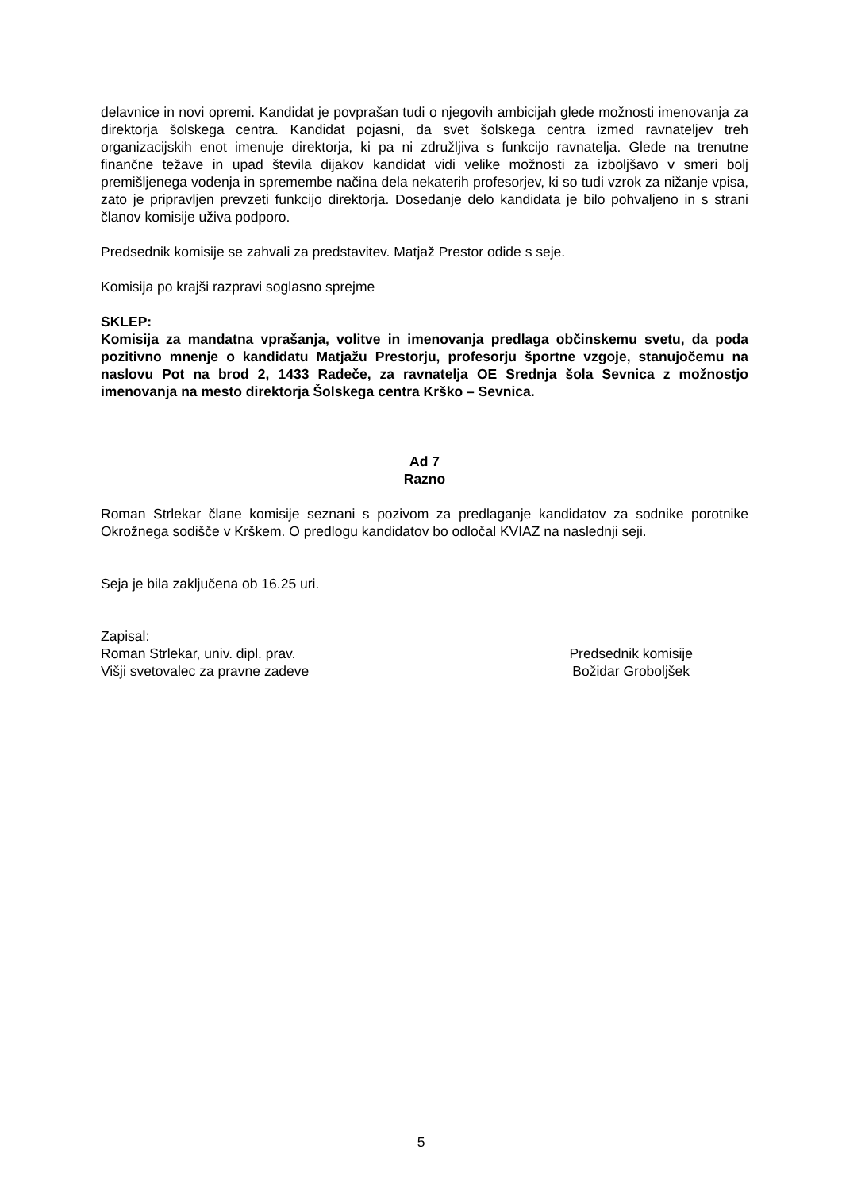delavnice in novi opremi. Kandidat je povprašan tudi o njegovih ambicijah glede možnosti imenovanja za direktorja šolskega centra. Kandidat pojasni, da svet šolskega centra izmed ravnateljev treh organizacijskih enot imenuje direktorja, ki pa ni združljiva s funkcijo ravnatelja. Glede na trenutne finančne težave in upad števila dijakov kandidat vidi velike možnosti za izboljšavo v smeri bolj premišljenega vodenja in spremembe načina dela nekaterih profesorjev, ki so tudi vzrok za nižanje vpisa, zato je pripravljen prevzeti funkcijo direktorja. Dosedanje delo kandidata je bilo pohvaljeno in s strani članov komisije uživa podporo.
Predsednik komisije se zahvali za predstavitev. Matjaž Prestor odide s seje.
Komisija po krajši razpravi soglasno sprejme
SKLEP:
Komisija za mandatna vprašanja, volitve in imenovanja predlaga občinskemu svetu, da poda pozitivno mnenje o kandidatu Matjažu Prestorju, profesorju športne vzgoje, stanujočemu na naslovu Pot na brod 2, 1433 Radeče, za ravnatelja OE Srednja šola Sevnica z možnostjo imenovanja na mesto direktorja Šolskega centra Krško – Sevnica.
Ad 7
Razno
Roman Strlekar člane komisije seznani s pozivom za predlaganje kandidatov za sodnike porotnike Okrožnega sodišče v Krškem. O predlogu kandidatov bo odločal KVIAZ na naslednji seji.
Seja je bila zaključena ob 16.25 uri.
Zapisal:
Roman Strlekar, univ. dipl. prav.
Višji svetovalec za pravne zadeve
Predsednik komisije
Božidar Groboljšek
5